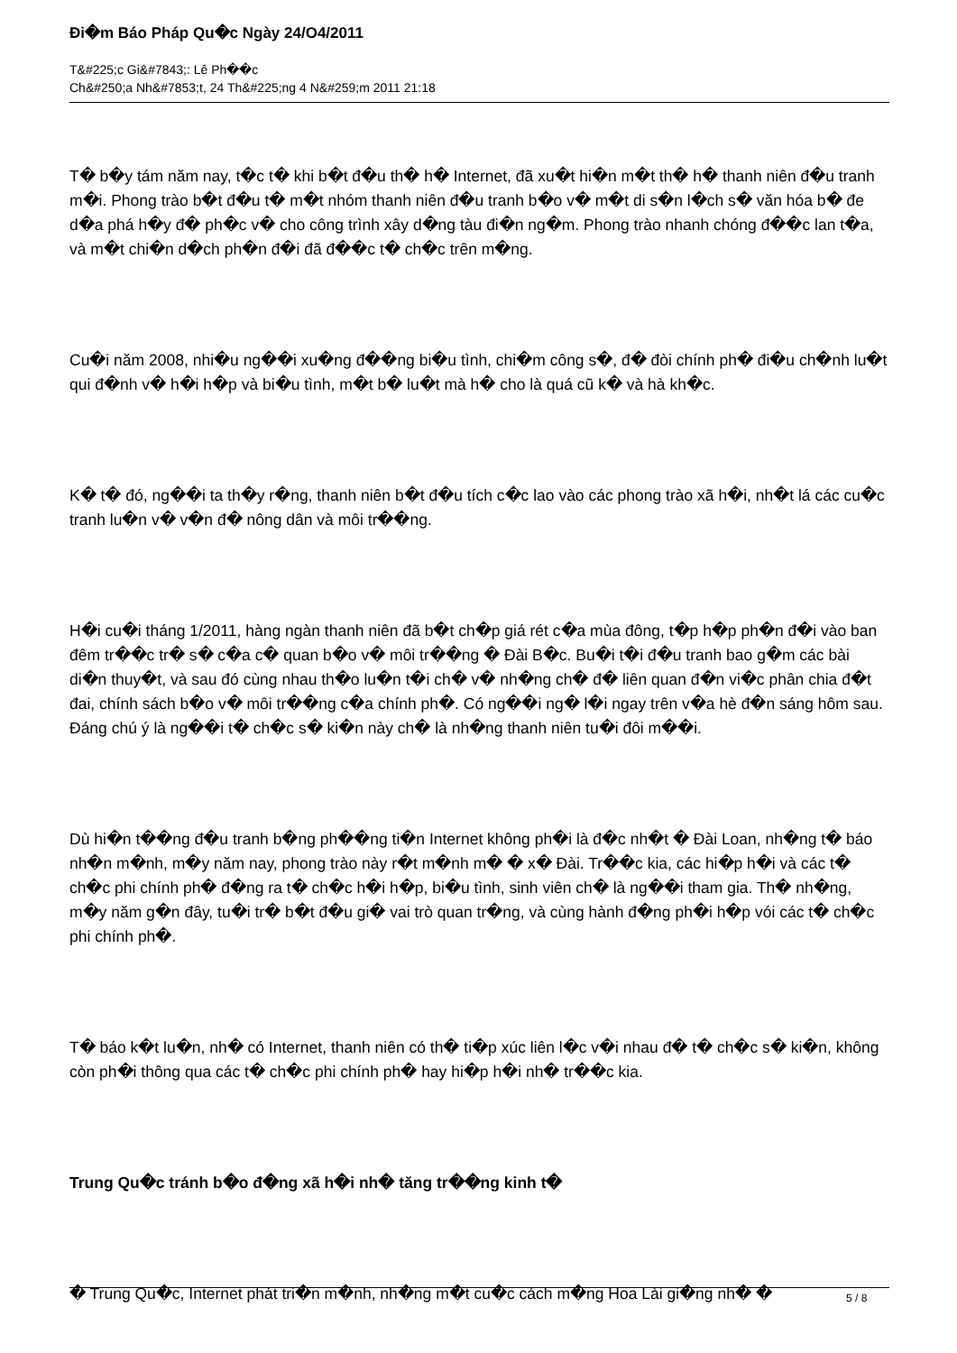Đi�m Báo Pháp Qu�c Ngày 24/O4/2011
T&#225;c Gi&#7843;: Lê Ph��c
Ch&#250;a Nh&#7853;t, 24 Th&#225;ng 4 N&#259;m 2011 21:18
T� b�y tám năm nay, t�c t� khi b�t đ�u th� h� Internet, đã xu�t hi�n m�t th� h� thanh niên đ�u tranh m�i. Phong trào b�t đ�u t� m�t nhóm thanh niên đ�u tranh b�o v� m�t di s�n l�ch s� văn hóa b� đe d�a phá h�y đ� ph�c v� cho công trình xây d�ng tàu đi�n ng�m. Phong trào nhanh chóng đ��c lan t�a, và m�t chi�n d�ch ph�n đ�i đã đ��c t� ch�c trên m�ng.
Cu�i năm 2008, nhi�u ng��i xu�ng đ��ng bi�u tình, chi�m công s�, đ� đòi chính ph� đi�u ch�nh lu�t qui đ�nh v� h�i h�p và bi�u tình, m�t b� lu�t mà h� cho là quá cũ k� và hà kh�c.
K� t� đó, ng��i ta th�y r�ng, thanh niên b�t đ�u tích c�c lao vào các phong trào xã h�i, nh�t lá các cu�c tranh lu�n v� v�n đ� nông dân và môi tr��ng.
H�i cu�i tháng 1/2011, hàng ngàn thanh niên đã b�t ch�p giá rét c�a mùa đông, t�p h�p ph�n đ�i vào ban đêm tr��c tr� s� c�a c� quan b�o v� môi tr��ng � Đài B�c. Bu�i t�i đ�u tranh bao g�m các bài di�n thuy�t, và sau đó cùng nhau th�o lu�n t�i ch� v� nh�ng ch� đ� liên quan đ�n vi�c phân chia đ�t đai, chính sách b�o v� môi tr��ng c�a chính ph�. Có ng��i ng� l�i ngay trên v�a hè đ�n sáng hôm sau. Đáng chú ý là ng��i t� ch�c s� ki�n này ch� là nh�ng thanh niên tu�i đôi m��i.
Dù hi�n t��ng đ�u tranh b�ng ph��ng ti�n Internet không ph�i là đ�c nh�t � Đài Loan, nh�ng t� báo nh�n m�nh, m�y năm nay, phong trào này r�t m�nh m� � x� Đài. Tr��c kia, các hi�p h�i và các t� ch�c phi chính ph� đ�ng ra t� ch�c h�i h�p, bi�u tình, sinh viên ch� là ng��i tham gia. Th� nh�ng, m�y năm g�n đây, tu�i tr� b�t đ�u gi� vai trò quan tr�ng, và cùng hành đ�ng ph�i h�p vói các t� ch�c phi chính ph�.
T� báo k�t lu�n, nh� có Internet, thanh niên có th� ti�p xúc liên l�c v�i nhau đ� t� ch�c s� ki�n, không còn ph�i thông qua các t� ch�c phi chính ph� hay hi�p h�i nh� tr��c kia.
Trung Qu�c tránh b�o đ�ng xã h�i nh� tăng tr��ng kinh t�
� Trung Qu�c, Internet phát tri�n m�nh, nh�ng m�t cu�c cách m�ng Hoa Lài gi�ng nh� �
5 / 8